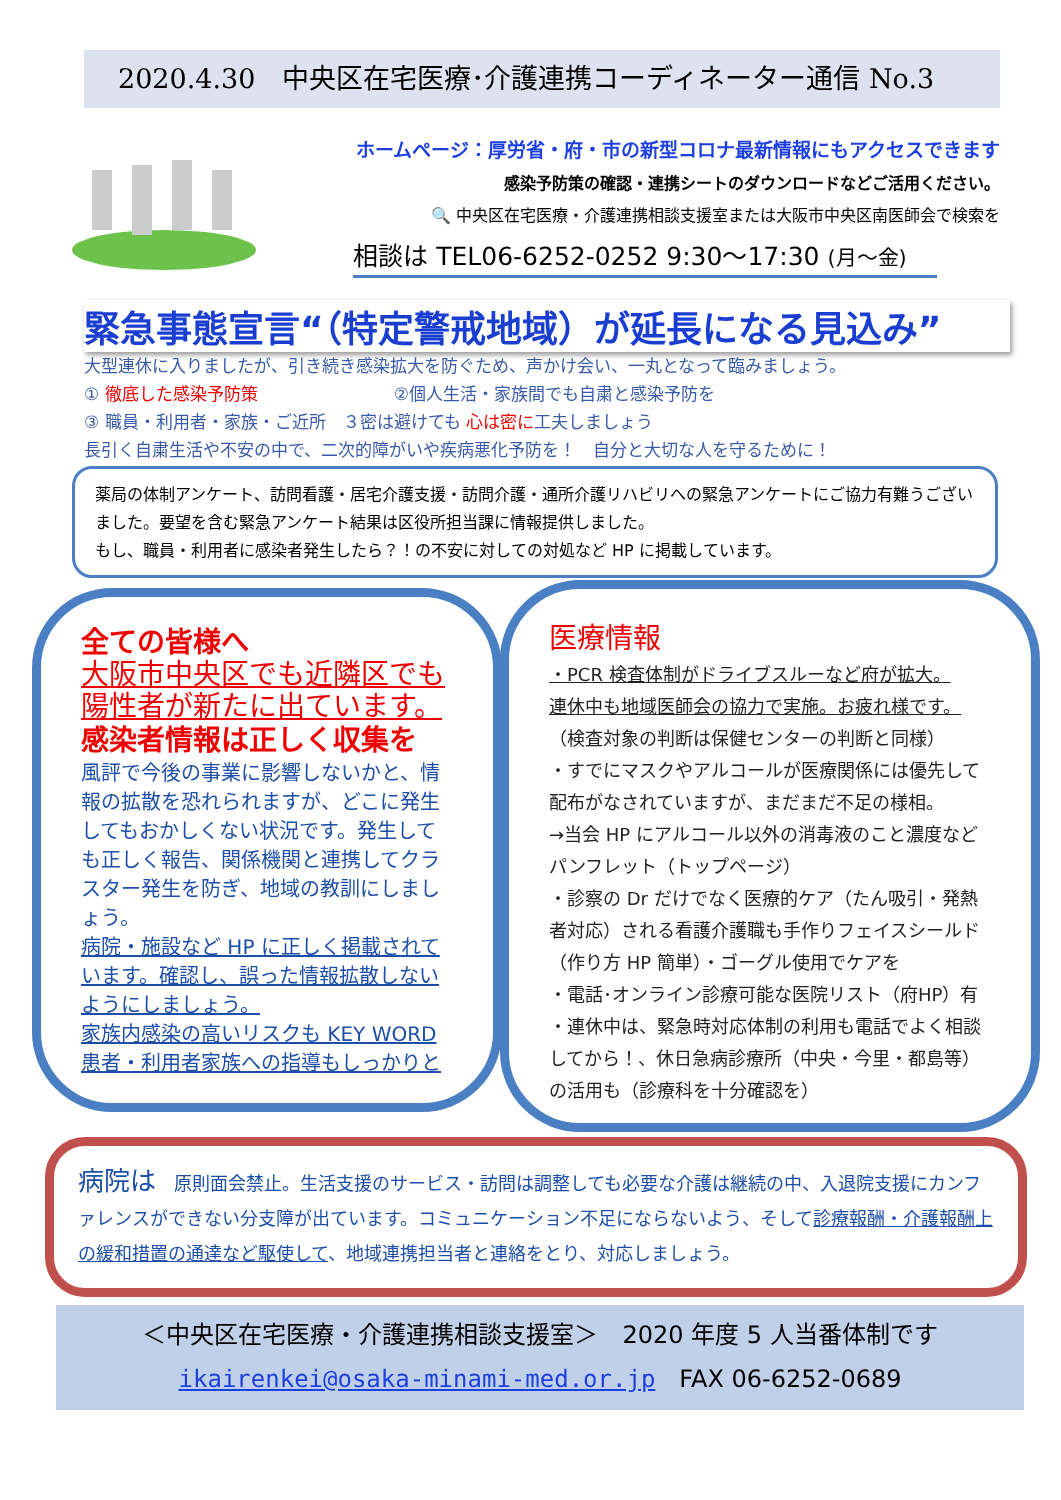2020.4.30　中央区在宅医療･介護連携コーディネーター通信 No.3
ホームページ：厚労省・府・市の新型コロナ最新情報にもアクセスできます
感染予防策の確認・連携シートのダウンロードなどご活用ください。
🔍 中央区在宅医療・介護連携相談支援室または大阪市中央区南医師会で検索を
相談は TEL06-6252-0252 9:30～17:30 (月～金)
緊急事態宣言“（特定警戒地域）が延長になる見込み”
大型連休に入りましたが、引き続き感染拡大を防ぐため、声かけ会い、一丸となって臨みましょう。
① 徹底した感染予防策　　　　　　　　②個人生活・家族間でも自粛と感染予防を
③ 職員・利用者・家族・ご近所　３密は避けても 心は密に工夫しましょう
長引く自粛生活や不安の中で、二次的障がいや疾病悪化予防を！　自分と大切な人を守るために！
薬局の体制アンケート、訪問看護・居宅介護支援・訪問介護・通所介護リハビリへの緊急アンケートにご協力有難うございました。要望を含む緊急アンケート結果は区役所担当課に情報提供しました。
もし、職員・利用者に感染者発生したら？！の不安に対しての対処など HP に掲載しています。
全ての皆様へ
大阪市中央区でも近隣区でも
陽性者が新たに出ています。
感染者情報は正しく収集を
風評で今後の事業に影響しないかと、情報の拡散を恐れられますが、どこに発生してもおかしくない状況です。発生しても正しく報告、関係機関と連携してクラスター発生を防ぎ、地域の教訓にしましょう。
病院・施設など HP に正しく掲載されています。確認し、誤った情報拡散しないようにしましょう。
家族内感染の高いリスクも KEY WORD
患者・利用者家族への指導もしっかりと
医療情報
・PCR 検査体制がドライブスルーなど府が拡大。
連休中も地域医師会の協力で実施。お疲れ様です。
（検査対象の判断は保健センターの判断と同様）
・すでにマスクやアルコールが医療関係には優先して配布がなされていますが、まだまだ不足の様相。
→当会 HP にアルコール以外の消毒液のこと濃度などパンフレット（トップページ）
・診察の Dr だけでなく医療的ケア（たん吸引・発熱者対応）される看護介護職も手作りフェイスシールド（作り方 HP 簡単）・ゴーグル使用でケアを
・電話･オンライン診療可能な医院リスト（府HP）有
・連休中は、緊急時対応体制の利用も電話でよく相談してから！、休日急病診療所（中央・今里・都島等）の活用も（診療科を十分確認を）
病院は　原則面会禁止。生活支援のサービス・訪問は調整しても必要な介護は継続の中、入退院支援にカンファレンスができない分支障が出ています。コミュニケーション不足にならないよう、そして診療報酬・介護報酬上の緩和措置の通達など駆使して、地域連携担当者と連絡をとり、対応しましょう。
＜中央区在宅医療・介護連携相談支援室＞　2020 年度 5 人当番体制です
ikairenkei@osaka-minami-med.or.jp　FAX 06-6252-0689